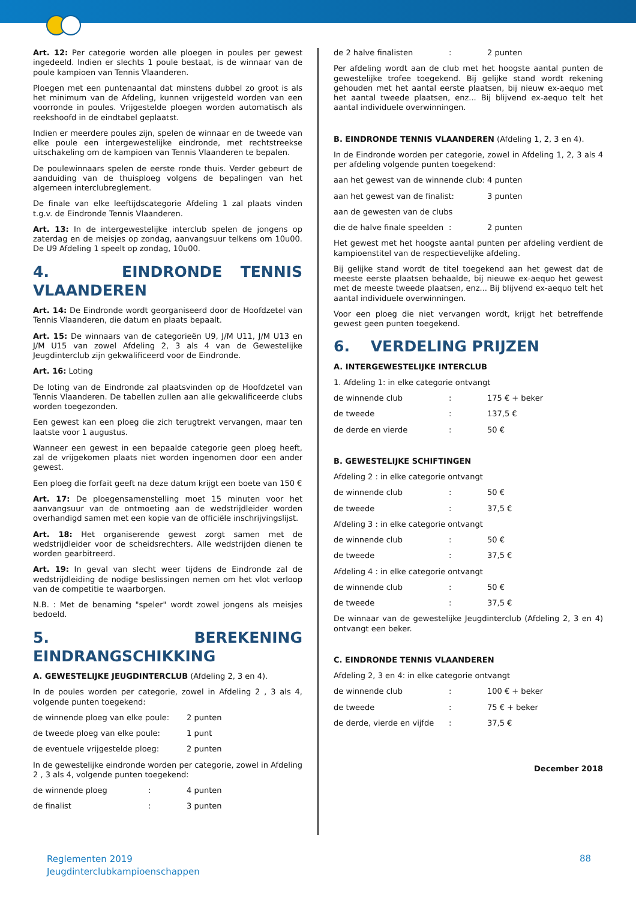Art. 12: Per categorie worden alle ploegen in poules per gewest ingedeeld. Indien er slechts 1 poule bestaat, is de winnaar van de poule kampioen van Tennis Vlaanderen.
Ploegen met een puntenaantal dat minstens dubbel zo groot is als het minimum van de Afdeling, kunnen vrijgesteld worden van een voorronde in poules. Vrijgestelde ploegen worden automatisch als reekshoofd in de eindtabel geplaatst.
Indien er meerdere poules zijn, spelen de winnaar en de tweede van elke poule een intergewestelijke eindronde, met rechtstreekse uitschakeling om de kampioen van Tennis Vlaanderen te bepalen.
De poulewinnaars spelen de eerste ronde thuis. Verder gebeurt de aanduiding van de thuisploeg volgens de bepalingen van het algemeen interclubreglement.
De finale van elke leeftijdscategorie Afdeling 1 zal plaats vinden t.g.v. de Eindronde Tennis Vlaanderen.
Art. 13: In de intergewestelijke interclub spelen de jongens op zaterdag en de meisjes op zondag, aanvangsuur telkens om 10u00. De U9 Afdeling 1 speelt op zondag, 10u00.
4. EINDRONDE TENNIS VLAANDEREN
Art. 14: De Eindronde wordt georganiseerd door de Hoofdzetel van Tennis Vlaanderen, die datum en plaats bepaalt.
Art. 15: De winnaars van de categorieën U9, J/M U11, J/M U13 en J/M U15 van zowel Afdeling 2, 3 als 4 van de Gewestelijke Jeugdinterclub zijn gekwalificeerd voor de Eindronde.
Art. 16: Loting
De loting van de Eindronde zal plaatsvinden op de Hoofdzetel van Tennis Vlaanderen. De tabellen zullen aan alle gekwalificeerde clubs worden toegezonden.
Een gewest kan een ploeg die zich terugtrekt vervangen, maar ten laatste voor 1 augustus.
Wanneer een gewest in een bepaalde categorie geen ploeg heeft, zal de vrijgekomen plaats niet worden ingenomen door een ander gewest.
Een ploeg die forfait geeft na deze datum krijgt een boete van 150 €
Art. 17: De ploegensamenstelling moet 15 minuten voor het aanvangsuur van de ontmoeting aan de wedstrijdleider worden overhandigd samen met een kopie van de officiële inschrijvingslijst.
Art. 18: Het organiserende gewest zorgt samen met de wedstrijdleider voor de scheidsrechters. Alle wedstrijden dienen te worden gearbitreerd.
Art. 19: In geval van slecht weer tijdens de Eindronde zal de wedstrijdleiding de nodige beslissingen nemen om het vlot verloop van de competitie te waarborgen.
N.B. : Met de benaming "speler" wordt zowel jongens als meisjes bedoeld.
5. BEREKENING EINDRANGSCHIKKING
A. GEWESTELIJKE JEUGDINTERCLUB (Afdeling 2, 3 en 4).
In de poules worden per categorie, zowel in Afdeling 2 , 3 als 4, volgende punten toegekend:
de winnende ploeg van elke poule: 2 punten
de tweede ploeg van elke poule: 1 punt
de eventuele vrijgestelde ploeg: 2 punten
In de gewestelijke eindronde worden per categorie, zowel in Afdeling 2 , 3 als 4, volgende punten toegekend:
de winnende ploeg : 4 punten
de finalist : 3 punten
de 2 halve finalisten : 2 punten
Per afdeling wordt aan de club met het hoogste aantal punten de gewestelijke trofee toegekend. Bij gelijke stand wordt rekening gehouden met het aantal eerste plaatsen, bij nieuw ex-aequo met het aantal tweede plaatsen, enz... Bij blijvend ex-aequo telt het aantal individuele overwinningen.
B. EINDRONDE TENNIS VLAANDEREN (Afdeling 1, 2, 3 en 4).
In de Eindronde worden per categorie, zowel in Afdeling 1, 2, 3 als 4 per afdeling volgende punten toegekend:
aan het gewest van de winnende club: 4 punten
aan het gewest van de finalist: 3 punten
aan de gewesten van de clubs
die de halve finale speelden : 2 punten
Het gewest met het hoogste aantal punten per afdeling verdient de kampioenstitel van de respectievelijke afdeling.
Bij gelijke stand wordt de titel toegekend aan het gewest dat de meeste eerste plaatsen behaalde, bij nieuwe ex-aequo het gewest met de meeste tweede plaatsen, enz... Bij blijvend ex-aequo telt het aantal individuele overwinningen.
Voor een ploeg die niet vervangen wordt, krijgt het betreffende gewest geen punten toegekend.
6. VERDELING PRIJZEN
A. INTERGEWESTELIJKE INTERCLUB
1. Afdeling 1: in elke categorie ontvangt
de winnende club : 175 € + beker
de tweede : 137,5 €
de derde en vierde : 50 €
B. GEWESTELIJKE SCHIFTINGEN
Afdeling 2 : in elke categorie ontvangt
de winnende club : 50 €
de tweede : 37,5 €
Afdeling 3 : in elke categorie ontvangt
de winnende club : 50 €
de tweede : 37,5 €
Afdeling 4 : in elke categorie ontvangt
de winnende club : 50 €
de tweede : 37,5 €
De winnaar van de gewestelijke Jeugdinterclub (Afdeling 2, 3 en 4) ontvangt een beker.
C. EINDRONDE TENNIS VLAANDEREN
Afdeling 2, 3 en 4: in elke categorie ontvangt
de winnende club : 100 € + beker
de tweede : 75 € + beker
de derde, vierde en vijfde : 37,5 €
December 2018
Reglementen 2019
Jeugdinterclubkampioenschappen
88